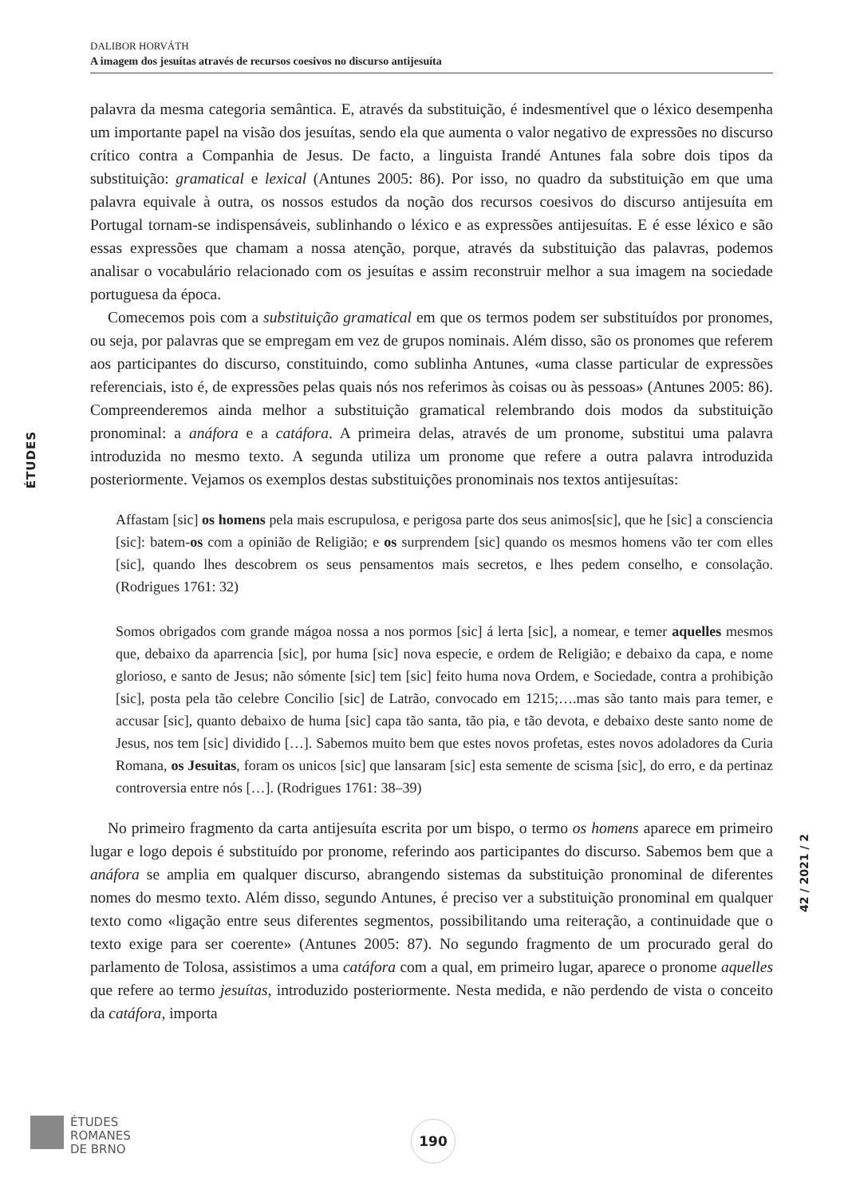DALIBOR HORVÁTH
A imagem dos jesuítas através de recursos coesivos no discurso antijesuíta
ÉTUDES
palavra da mesma categoria semântica. E, através da substituição, é indesmentível que o léxico desempenha um importante papel na visão dos jesuítas, sendo ela que aumenta o valor negativo de expressões no discurso crítico contra a Companhia de Jesus. De facto, a linguista Irandé Antunes fala sobre dois tipos da substituição: gramatical e lexical (Antunes 2005: 86). Por isso, no quadro da substituição em que uma palavra equivale à outra, os nossos estudos da noção dos recursos coesivos do discurso antijesuíta em Portugal tornam-se indispensáveis, sublinhando o léxico e as expressões antijesuítas. E é esse léxico e são essas expressões que chamam a nossa atenção, porque, através da substituição das palavras, podemos analisar o vocabulário relacionado com os jesuítas e assim reconstruir melhor a sua imagem na sociedade portuguesa da época.
Comecemos pois com a substituição gramatical em que os termos podem ser substituídos por pronomes, ou seja, por palavras que se empregam em vez de grupos nominais. Além disso, são os pronomes que referem aos participantes do discurso, constituindo, como sublinha Antunes, «uma classe particular de expressões referenciais, isto é, de expressões pelas quais nós nos referimos às coisas ou às pessoas» (Antunes 2005: 86). Compreenderemos ainda melhor a substituição gramatical relembrando dois modos da substituição pronominal: a anáfora e a catáfora. A primeira delas, através de um pronome, substitui uma palavra introduzida no mesmo texto. A segunda utiliza um pronome que refere a outra palavra introduzida posteriormente. Vejamos os exemplos destas substituições pronominais nos textos antijesuítas:
Affastam [sic] os homens pela mais escrupulosa, e perigosa parte dos seus animos[sic], que he [sic] a consciencia [sic]: batem-os com a opinião de Religião; e os surprendem [sic] quando os mesmos homens vão ter com elles [sic], quando lhes descobrem os seus pensamentos mais secretos, e lhes pedem conselho, e consolação. (Rodrigues 1761: 32)
Somos obrigados com grande mágoa nossa a nos pormos [sic] á lerta [sic], a nomear, e temer aquelles mesmos que, debaixo da aparrencia [sic], por huma [sic] nova especie, e ordem de Religião; e debaixo da capa, e nome glorioso, e santo de Jesus; não sómente [sic] tem [sic] feito huma nova Ordem, e Sociedade, contra a prohibição [sic], posta pela tão celebre Concilio [sic] de Latrão, convocado em 1215;….mas são tanto mais para temer, e accusar [sic], quanto debaixo de huma [sic] capa tão santa, tão pia, e tão devota, e debaixo deste santo nome de Jesus, nos tem [sic] dividido […]. Sabemos muito bem que estes novos profetas, estes novos adoladores da Curia Romana, os Jesuitas, foram os unicos [sic] que lansaram [sic] esta semente de scisma [sic], do erro, e da pertinaz controversia entre nós […]. (Rodrigues 1761: 38–39)
No primeiro fragmento da carta antijesuíta escrita por um bispo, o termo os homens aparece em primeiro lugar e logo depois é substituído por pronome, referindo aos participantes do discurso. Sabemos bem que a anáfora se amplia em qualquer discurso, abrangendo sistemas da substituição pronominal de diferentes nomes do mesmo texto. Além disso, segundo Antunes, é preciso ver a substituição pronominal em qualquer texto como «ligação entre seus diferentes segmentos, possibilitando uma reiteração, a continuidade que o texto exige para ser coerente» (Antunes 2005: 87). No segundo fragmento de um procurado geral do parlamento de Tolosa, assistimos a uma catáfora com a qual, em primeiro lugar, aparece o pronome aquelles que refere ao termo jesuítas, introduzido posteriormente. Nesta medida, e não perdendo de vista o conceito da catáfora, importa
42 / 2021 / 2
ÉTUDES
ROMANES
DE BRNO
190